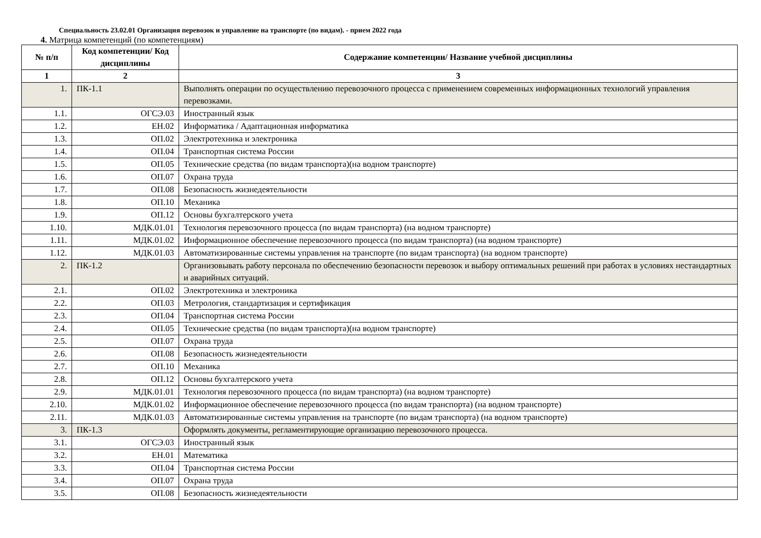Специальность 23.02.01 Организация перевозок и управление на транспорте (по видам). - прием 2022 года
4. Матрица компетенций (по компетенциям)
| № п/п | Код компетенции/ Код дисциплины | Содержание компетенции/ Название учебной дисциплины |
| --- | --- | --- |
| 1 | 2 | 3 |
| 1. | ПК-1.1 | Выполнять операции по осуществлению перевозочного процесса с применением современных информационных технологий управления перевозками. |
| 1.1. | ОГСЭ.03 | Иностранный язык |
| 1.2. | ЕН.02 | Информатика / Адаптационная информатика |
| 1.3. | ОП.02 | Электротехника и электроника |
| 1.4. | ОП.04 | Транспортная система России |
| 1.5. | ОП.05 | Технические средства (по видам транспорта)(на водном транспорте) |
| 1.6. | ОП.07 | Охрана труда |
| 1.7. | ОП.08 | Безопасность жизнедеятельности |
| 1.8. | ОП.10 | Механика |
| 1.9. | ОП.12 | Основы бухгалтерского учета |
| 1.10. | МДК.01.01 | Технология перевозочного процесса (по видам транспорта) (на водном транспорте) |
| 1.11. | МДК.01.02 | Информационное обеспечение перевозочного процесса (по видам транспорта) (на водном транспорте) |
| 1.12. | МДК.01.03 | Автоматизированные системы управления на транспорте (по видам транспорта) (на водном транспорте) |
| 2. | ПК-1.2 | Организовывать работу персонала по обеспечению безопасности перевозок и выбору оптимальных решений при работах в условиях нестандартных и аварийных ситуаций. |
| 2.1. | ОП.02 | Электротехника и электроника |
| 2.2. | ОП.03 | Метрология, стандартизация и сертификация |
| 2.3. | ОП.04 | Транспортная система России |
| 2.4. | ОП.05 | Технические средства (по видам транспорта)(на водном транспорте) |
| 2.5. | ОП.07 | Охрана труда |
| 2.6. | ОП.08 | Безопасность жизнедеятельности |
| 2.7. | ОП.10 | Механика |
| 2.8. | ОП.12 | Основы бухгалтерского учета |
| 2.9. | МДК.01.01 | Технология перевозочного процесса (по видам транспорта) (на водном транспорте) |
| 2.10. | МДК.01.02 | Информационное обеспечение перевозочного процесса (по видам транспорта) (на водном транспорте) |
| 2.11. | МДК.01.03 | Автоматизированные системы управления на транспорте (по видам транспорта) (на водном транспорте) |
| 3. | ПК-1.3 | Оформлять документы, регламентирующие организацию перевозочного процесса. |
| 3.1. | ОГСЭ.03 | Иностранный язык |
| 3.2. | ЕН.01 | Математика |
| 3.3. | ОП.04 | Транспортная система России |
| 3.4. | ОП.07 | Охрана труда |
| 3.5. | ОП.08 | Безопасность жизнедеятельности |